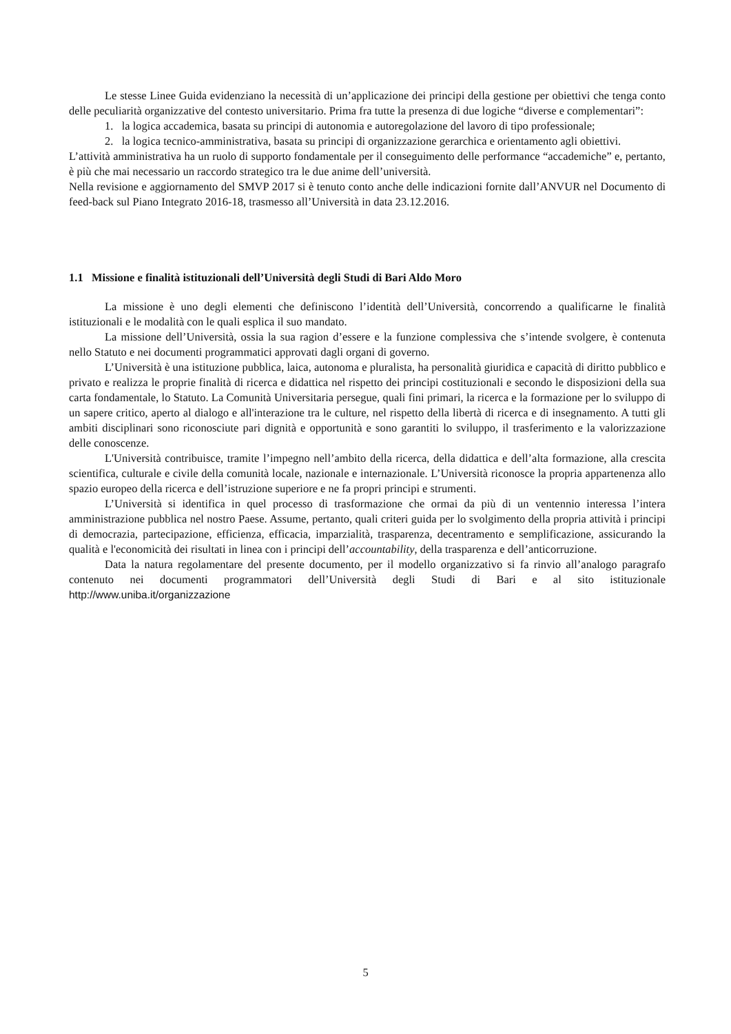Le stesse Linee Guida evidenziano la necessità di un’applicazione dei principi della gestione per obiettivi che tenga conto delle peculiarità organizzative del contesto universitario. Prima fra tutte la presenza di due logiche “diverse e complementari”:
1. la logica accademica, basata su principi di autonomia e autoregolazione del lavoro di tipo professionale;
2. la logica tecnico-amministrativa, basata su principi di organizzazione gerarchica e orientamento agli obiettivi.
L’attività amministrativa ha un ruolo di supporto fondamentale per il conseguimento delle performance “accademiche” e, pertanto, è più che mai necessario un raccordo strategico tra le due anime dell’università.
Nella revisione e aggiornamento del SMVP 2017 si è tenuto conto anche delle indicazioni fornite dall’ANVUR nel Documento di feed-back sul Piano Integrato 2016-18, trasmesso all’Università in data 23.12.2016.
1.1 Missione e finalità istituzionali dell’Università degli Studi di Bari Aldo Moro
La missione è uno degli elementi che definiscono l’identità dell’Università, concorrendo a qualificarne le finalità istituzionali e le modalità con le quali esplica il suo mandato.
La missione dell’Università, ossia la sua ragion d’essere e la funzione complessiva che s’intende svolgere, è contenuta nello Statuto e nei documenti programmatici approvati dagli organi di governo.
L’Università è una istituzione pubblica, laica, autonoma e pluralista, ha personalità giuridica e capacità di diritto pubblico e privato e realizza le proprie finalità di ricerca e didattica nel rispetto dei principi costituzionali e secondo le disposizioni della sua carta fondamentale, lo Statuto. La Comunità Universitaria persegue, quali fini primari, la ricerca e la formazione per lo sviluppo di un sapere critico, aperto al dialogo e all'interazione tra le culture, nel rispetto della libertà di ricerca e di insegnamento. A tutti gli ambiti disciplinari sono riconosciute pari dignità e opportunità e sono garantiti lo sviluppo, il trasferimento e la valorizzazione delle conoscenze.
L'Università contribuisce, tramite l’impegno nell’ambito della ricerca, della didattica e dell’alta formazione, alla crescita scientifica, culturale e civile della comunità locale, nazionale e internazionale. L’Università riconosce la propria appartenenza allo spazio europeo della ricerca e dell’istruzione superiore e ne fa propri principi e strumenti.
L’Università si identifica in quel processo di trasformazione che ormai da più di un ventennio interessa l’intera amministrazione pubblica nel nostro Paese. Assume, pertanto, quali criteri guida per lo svolgimento della propria attività i principi di democrazia, partecipazione, efficienza, efficacia, imparzialità, trasparenza, decentramento e semplificazione, assicurando la qualità e l'economicità dei risultati in linea con i principi dell’accountability, della trasparenza e dell’anticorruzione.
Data la natura regolamentare del presente documento, per il modello organizzativo si fa rinvio all’analogo paragrafo contenuto nei documenti programmatori dell’Università degli Studi di Bari e al sito istituzionale http://www.uniba.it/organizzazione
5